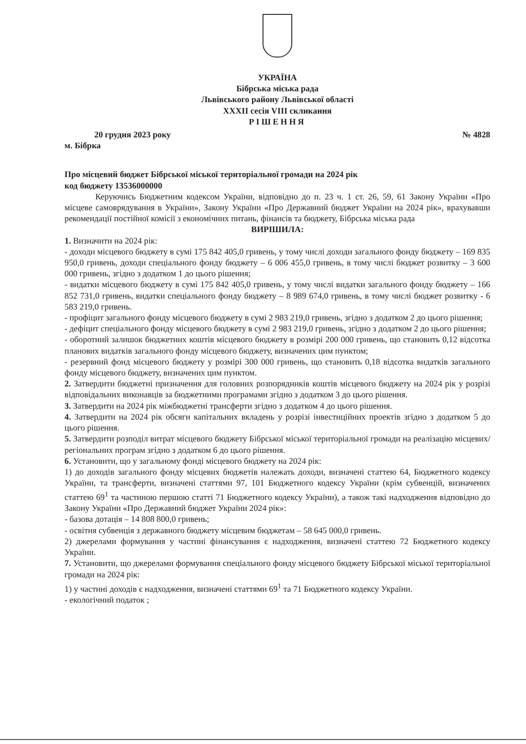УКРАЇНА
Бібрська міська рада
Львівського району Львівської області
XXXII сесія VIII скликання
РІШЕННЯ
20 грудня 2023 року № 4828
м. Бібрка
Про місцевий бюджет Бібрської міської територіальної громади на 2024 рік
код бюджету 13536000000
Керуючись Бюджетним кодексом України, відповідно до п. 23 ч. 1 ст. 26, 59, 61 Закону України «Про місцеве самоврядування в України», Закону України «Про Державний бюджет України на 2024 рік», врахувавши рекомендації постійної комісії з економічних питань, фінансів та бюджету, Бібрська міська рада
ВИРІШИЛА:
1. Визначити на 2024 рік:
- доходи місцевого бюджету в сумі 175 842 405,0 гривень, у тому числі доходи загального фонду бюджету – 169 835 950,0 гривень, доходи спеціального фонду бюджету – 6 006 455,0 гривень, в тому числі бюджет розвитку – 3 600 000 гривень, згідно з додатком 1 до цього рішення;
- видатки місцевого бюджету в сумі 175 842 405,0 гривень, у тому числі видатки загального фонду бюджету – 166 852 731,0 гривень, видатки спеціального фонду бюджету – 8 989 674,0 гривень, в тому числі бюджет розвитку - 6 583 219,0 гривень.
- профіцит загального фонду місцевого бюджету в сумі 2 983 219,0 гривень, згідно з додатком 2 до цього рішення;
- дефіцит спеціального фонду місцевого бюджету в сумі 2 983 219,0 гривень, згідно з додатком 2 до цього рішення;
- оборотний залишок бюджетних коштів місцевого бюджету в розмірі 200 000 гривень, що становить 0,12 відсотка планових видатків загального фонду місцевого бюджету, визначених цим пунктом;
- резервний фонд місцевого бюджету у розмірі 300 000 гривень, що становить 0,18 відсотка видатків загального фонду місцевого бюджету, визначених цим пунктом.
2. Затвердити бюджетні призначення для головних розпорядників коштів місцевого бюджету на 2024 рік у розрізі відповідальних виконавців за бюджетними програмами згідно з додатком 3 до цього рішення.
3. Затвердити на 2024 рік міжбюджетні трансферти згідно з додатком 4 до цього рішення.
4. Затвердити на 2024 рік обсяги капітальних вкладень у розрізі інвестиційних проектів згідно з додатком 5 до цього рішення.
5. Затвердити розподіл витрат місцевого бюджету Бібрської міської територіальної громади на реалізацію місцевих/регіональних програм згідно з додатком 6 до цього рішення.
6. Установити, що у загальному фонді місцевого бюджету на 2024 рік:
1) до доходів загального фонду місцевих бюджетів належать доходи, визначені статтею 64, Бюджетного кодексу України, та трансферти, визначені статтями 97, 101 Бюджетного кодексу України (крім субвенцій, визначених статтею 69<sup>1</sup> та частиною першою статті 71 Бюджетного кодексу України), а також такі надходження відповідно до Закону України «Про Державний бюджет України 2024 рік»:
- базова дотація – 14 808 800,0 гривень;
- освітня субвенція з державного бюджету місцевим бюджетам – 58 645 000,0 гривень.
2) джерелами формування у частині фінансування є надходження, визначені статтею 72 Бюджетного кодексу України.
7. Установити, що джерелами формування спеціального фонду місцевого бюджету Бібрської міської територіальної громади на 2024 рік:
1) у частині доходів є надходження, визначені статтями 69<sup>1</sup> та 71 Бюджетного кодексу України.
- екологічний податок ;